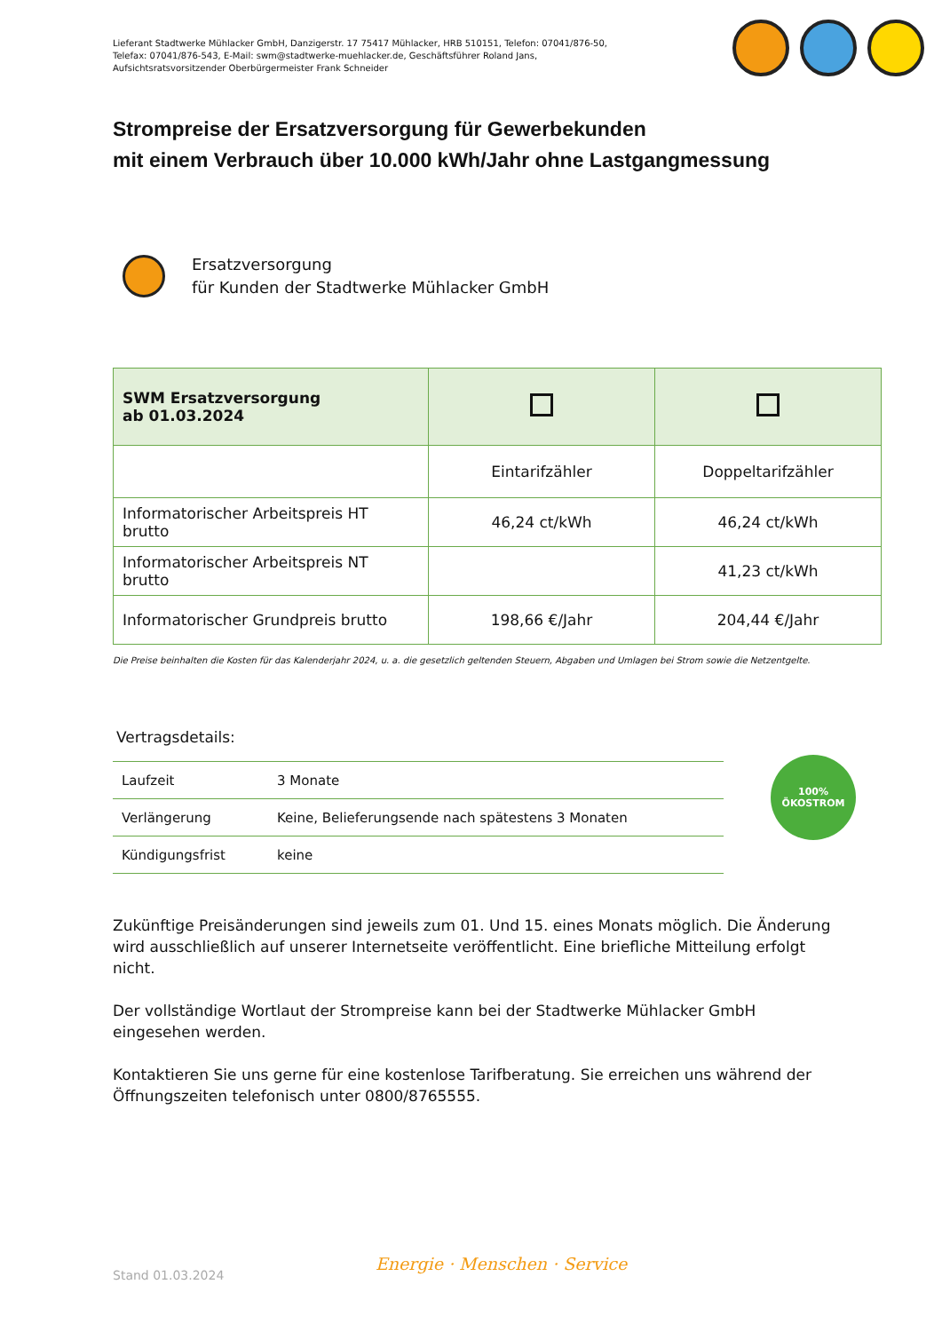Lieferant Stadtwerke Mühlacker GmbH, Danzigerstr. 17 75417 Mühlacker, HRB 510151, Telefon: 07041/876-50,
Telefax: 07041/876-543, E-Mail: swm@stadtwerke-muehlacker.de, Geschäftsführer Roland Jans,
Aufsichtsratsvorsitzender Oberbürgermeister Frank Schneider
Strompreise der Ersatzversorgung für Gewerbekunden
mit einem Verbrauch über 10.000 kWh/Jahr ohne Lastgangmessung
Ersatzversorgung
für Kunden der Stadtwerke Mühlacker GmbH
| SWM Ersatzversorgung ab 01.03.2024 | | |
| --- | --- | --- |
| | Eintarifzähler | Doppeltarifzähler |
| Informatorischer Arbeitspreis HT brutto | 46,24 ct/kWh | 46,24 ct/kWh |
| Informatorischer Arbeitspreis NT brutto | | 41,23 ct/kWh |
| Informatorischer Grundpreis brutto | 198,66 €/Jahr | 204,44 €/Jahr |
Die Preise beinhalten die Kosten für das Kalenderjahr 2024, u. a. die gesetzlich geltenden Steuern, Abgaben und Umlagen bei Strom sowie die Netzentgelte.
Vertragsdetails:
| Laufzeit | 3 Monate |
| Verlängerung | Keine, Belieferungsende nach spätestens 3 Monaten |
| Kündigungsfrist | keine |
100%
ÖKOSTROM
Zukünftige Preisänderungen sind jeweils zum 01. Und 15. eines Monats möglich. Die Änderung wird ausschließlich auf unserer Internetseite veröffentlicht. Eine briefliche Mitteilung erfolgt nicht.
Der vollständige Wortlaut der Strompreise kann bei der Stadtwerke Mühlacker GmbH eingesehen werden.
Kontaktieren Sie uns gerne für eine kostenlose Tarifberatung. Sie erreichen uns während der Öffnungszeiten telefonisch unter 0800/8765555.
Stand 01.03.2024
Energie · Menschen · Service